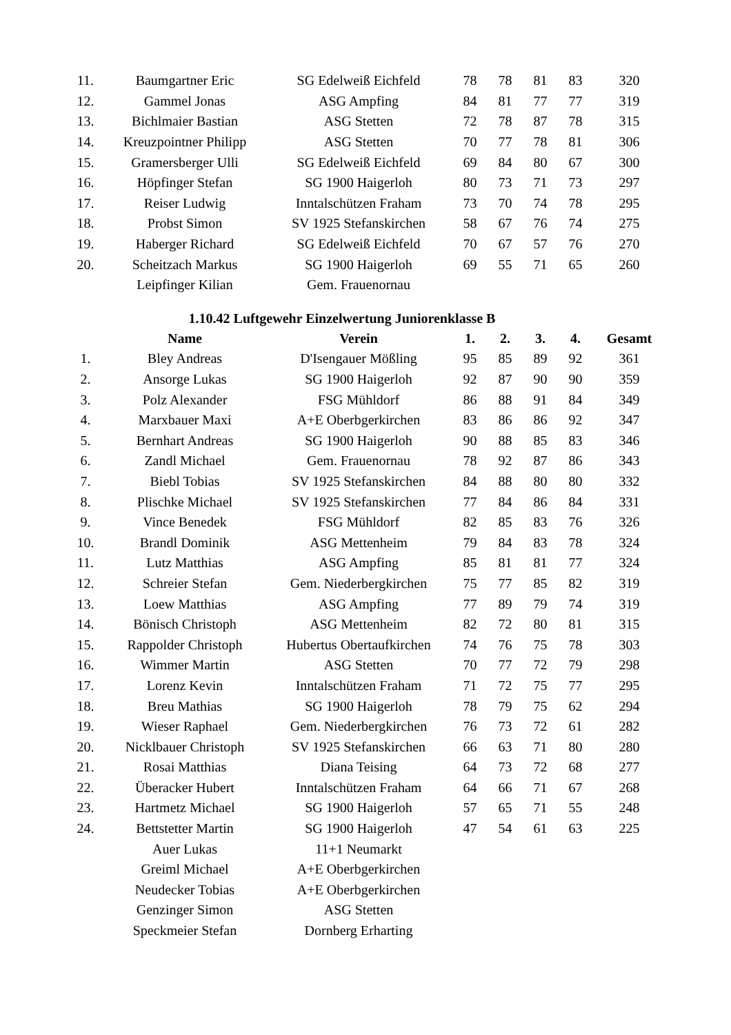| 11. | Baumgartner Eric | SG Edelweiß Eichfeld | 78 | 78 | 81 | 83 | 320 |
| 12. | Gammel Jonas | ASG Ampfing | 84 | 81 | 77 | 77 | 319 |
| 13. | Bichlmaier Bastian | ASG Stetten | 72 | 78 | 87 | 78 | 315 |
| 14. | Kreuzpointner Philipp | ASG Stetten | 70 | 77 | 78 | 81 | 306 |
| 15. | Gramersberger Ulli | SG Edelweiß Eichfeld | 69 | 84 | 80 | 67 | 300 |
| 16. | Höpfinger Stefan | SG 1900 Haigerloh | 80 | 73 | 71 | 73 | 297 |
| 17. | Reiser Ludwig | Inntalschützen Fraham | 73 | 70 | 74 | 78 | 295 |
| 18. | Probst Simon | SV 1925 Stefanskirchen | 58 | 67 | 76 | 74 | 275 |
| 19. | Haberger Richard | SG Edelweiß Eichfeld | 70 | 67 | 57 | 76 | 270 |
| 20. | Scheitzach Markus | SG 1900 Haigerloh | 69 | 55 | 71 | 65 | 260 |
| | Leipfinger Kilian | Gem. Frauenornau | | | | | |
1.10.42 Luftgewehr Einzelwertung Juniorenklasse B
| | Name | Verein | 1. | 2. | 3. | 4. | Gesamt |
| --- | --- | --- | --- | --- | --- | --- | --- |
| 1. | Bley Andreas | D'Isengauer Mößling | 95 | 85 | 89 | 92 | 361 |
| 2. | Ansorge Lukas | SG 1900 Haigerloh | 92 | 87 | 90 | 90 | 359 |
| 3. | Polz Alexander | FSG Mühldorf | 86 | 88 | 91 | 84 | 349 |
| 4. | Marxbauer Maxi | A+E Oberbgerkirchen | 83 | 86 | 86 | 92 | 347 |
| 5. | Bernhart Andreas | SG 1900 Haigerloh | 90 | 88 | 85 | 83 | 346 |
| 6. | Zandl Michael | Gem. Frauenornau | 78 | 92 | 87 | 86 | 343 |
| 7. | Biebl Tobias | SV 1925 Stefanskirchen | 84 | 88 | 80 | 80 | 332 |
| 8. | Plischke Michael | SV 1925 Stefanskirchen | 77 | 84 | 86 | 84 | 331 |
| 9. | Vince Benedek | FSG Mühldorf | 82 | 85 | 83 | 76 | 326 |
| 10. | Brandl Dominik | ASG Mettenheim | 79 | 84 | 83 | 78 | 324 |
| 11. | Lutz Matthias | ASG Ampfing | 85 | 81 | 81 | 77 | 324 |
| 12. | Schreier Stefan | Gem. Niederbergkirchen | 75 | 77 | 85 | 82 | 319 |
| 13. | Loew Matthias | ASG Ampfing | 77 | 89 | 79 | 74 | 319 |
| 14. | Bönisch Christoph | ASG Mettenheim | 82 | 72 | 80 | 81 | 315 |
| 15. | Rappolder Christoph | Hubertus Obertaufkirchen | 74 | 76 | 75 | 78 | 303 |
| 16. | Wimmer Martin | ASG Stetten | 70 | 77 | 72 | 79 | 298 |
| 17. | Lorenz Kevin | Inntalschützen Fraham | 71 | 72 | 75 | 77 | 295 |
| 18. | Breu Mathias | SG 1900 Haigerloh | 78 | 79 | 75 | 62 | 294 |
| 19. | Wieser Raphael | Gem. Niederbergkirchen | 76 | 73 | 72 | 61 | 282 |
| 20. | Nicklbauer Christoph | SV 1925 Stefanskirchen | 66 | 63 | 71 | 80 | 280 |
| 21. | Rosai Matthias | Diana Teising | 64 | 73 | 72 | 68 | 277 |
| 22. | Überacker Hubert | Inntalschützen Fraham | 64 | 66 | 71 | 67 | 268 |
| 23. | Hartmetz Michael | SG 1900 Haigerloh | 57 | 65 | 71 | 55 | 248 |
| 24. | Bettstetter Martin | SG 1900 Haigerloh | 47 | 54 | 61 | 63 | 225 |
| | Auer Lukas | 11+1 Neumarkt | | | | | |
| | Greiml Michael | A+E Oberbgerkirchen | | | | | |
| | Neudecker Tobias | A+E Oberbgerkirchen | | | | | |
| | Genzinger Simon | ASG Stetten | | | | | |
| | Speckmeier Stefan | Dornberg Erharting | | | | | |